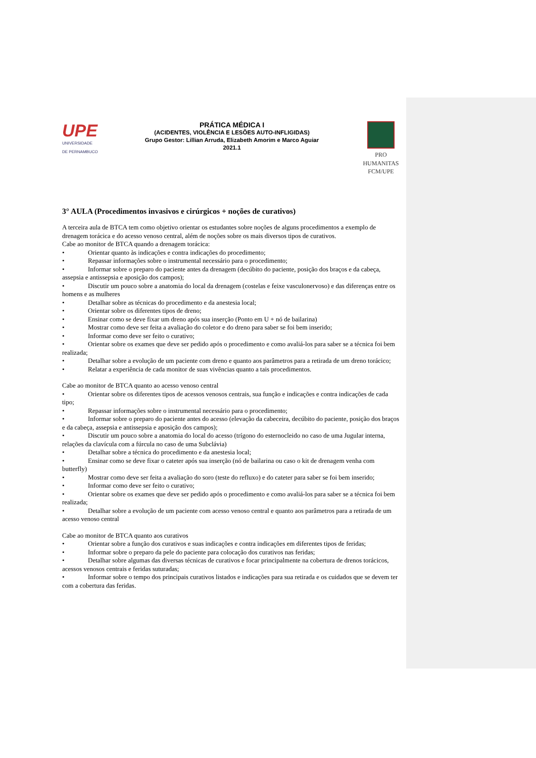UPE
UNIVERSIDADE
DE PERNAMBUCO
PRÁTICA MÉDICA I
(ACIDENTES, VIOLÊNCIA E LESÕES AUTO-INFLIGIDAS)
Grupo Gestor: Lillian Arruda, Elizabeth Amorim e Marco Aguiar
2021.1
PRO HUMANITAS
FCM/UPE
3° AULA (Procedimentos invasivos e cirúrgicos + noções de curativos)
A terceira aula de BTCA tem como objetivo orientar os estudantes sobre noções de alguns procedimentos a exemplo de drenagem torácica e do acesso venoso central, além de noções sobre os mais diversos tipos de curativos.
Cabe ao monitor de BTCA quando a drenagem torácica:
• Orientar quanto às indicações e contra indicações do procedimento;
• Repassar informações sobre o instrumental necessário para o procedimento;
• Informar sobre o preparo do paciente antes da drenagem (decúbito do paciente, posição dos braços e da cabeça, assepsia e antissepsia e aposição dos campos);
• Discutir um pouco sobre a anatomia do local da drenagem (costelas e feixe vasculonervoso) e das diferenças entre os homens e as mulheres
• Detalhar sobre as técnicas do procedimento e da anestesia local;
• Orientar sobre os diferentes tipos de dreno;
• Ensinar como se deve fixar um dreno após sua inserção (Ponto em U + nó de bailarina)
• Mostrar como deve ser feita a avaliação do coletor e do dreno para saber se foi bem inserido;
• Informar como deve ser feito o curativo;
• Orientar sobre os exames que deve ser pedido após o procedimento e como avaliá-los para saber se a técnica foi bem realizada;
• Detalhar sobre a evolução de um paciente com dreno e quanto aos parâmetros para a retirada de um dreno torácico;
• Relatar a experiência de cada monitor de suas vivências quanto a tais procedimentos.
Cabe ao monitor de BTCA quanto ao acesso venoso central
• Orientar sobre os diferentes tipos de acessos venosos centrais, sua função e indicações e contra indicações de cada tipo;
• Repassar informações sobre o instrumental necessário para o procedimento;
• Informar sobre o preparo do paciente antes do acesso (elevação da cabeceira, decúbito do paciente, posição dos braços e da cabeça, assepsia e antissepsia e aposição dos campos);
• Discutir um pouco sobre a anatomia do local do acesso (trígono do esternocleido no caso de uma Jugular interna, relações da clavícula com a fúrcula no caso de uma Subclávia)
• Detalhar sobre a técnica do procedimento e da anestesia local;
• Ensinar como se deve fixar o cateter após sua inserção (nó de bailarina ou caso o kit de drenagem venha com butterfly)
• Mostrar como deve ser feita a avaliação do soro (teste do refluxo) e do cateter para saber se foi bem inserido;
• Informar como deve ser feito o curativo;
• Orientar sobre os exames que deve ser pedido após o procedimento e como avaliá-los para saber se a técnica foi bem realizada;
• Detalhar sobre a evolução de um paciente com acesso venoso central e quanto aos parâmetros para a retirada de um acesso venoso central
Cabe ao monitor de BTCA quanto aos curativos
• Orientar sobre a função dos curativos e suas indicações e contra indicações em diferentes tipos de feridas;
• Informar sobre o preparo da pele do paciente para colocação dos curativos nas feridas;
• Detalhar sobre algumas das diversas técnicas de curativos e focar principalmente na cobertura de drenos torácicos, acessos venosos centrais e feridas suturadas;
• Informar sobre o tempo dos principais curativos listados e indicações para sua retirada e os cuidados que se devem ter com a cobertura das feridas.